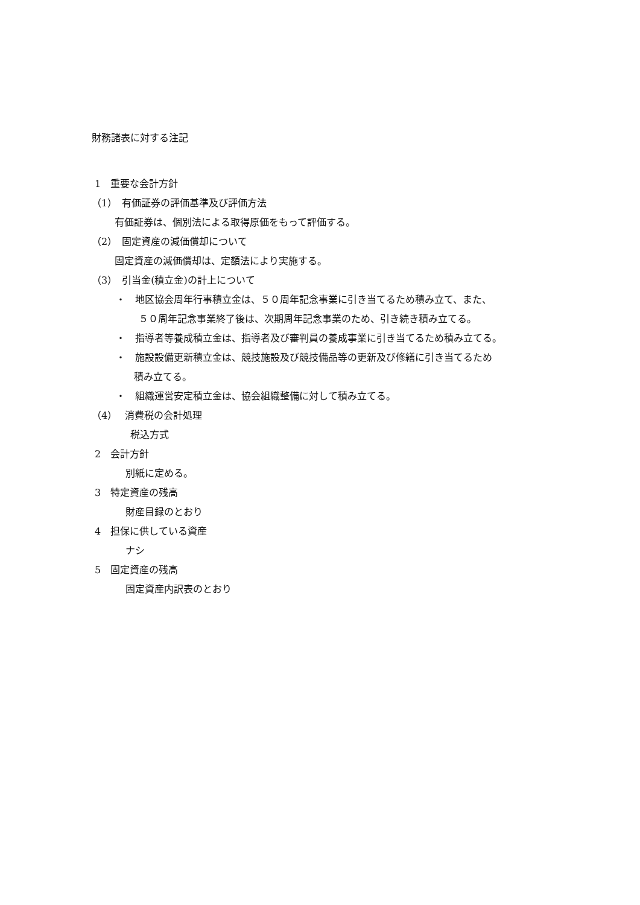財務諸表に対する注記
1　重要な会計方針
（1）　有価証券の評価基準及び評価方法
有価証券は、個別法による取得原価をもって評価する。
（2）　固定資産の減価償却について
固定資産の減価償却は、定額法により実施する。
（3）　引当金(積立金)の計上について
・　地区協会周年行事積立金は、５０周年記念事業に引き当てるため積み立て、また、
５０周年記念事業終了後は、次期周年記念事業のため、引き続き積み立てる。
・　指導者等養成積立金は、指導者及び審判員の養成事業に引き当てるため積み立てる。
・　施設設備更新積立金は、競技施設及び競技備品等の更新及び修繕に引き当てるため
積み立てる。
・　組織運営安定積立金は、協会組織整備に対して積み立てる。
（4）　 消費税の会計処理
税込方式
2　会計方針
別紙に定める。
3　特定資産の残高
財産目録のとおり
4　担保に供している資産
ナシ
5　固定資産の残高
固定資産内訳表のとおり